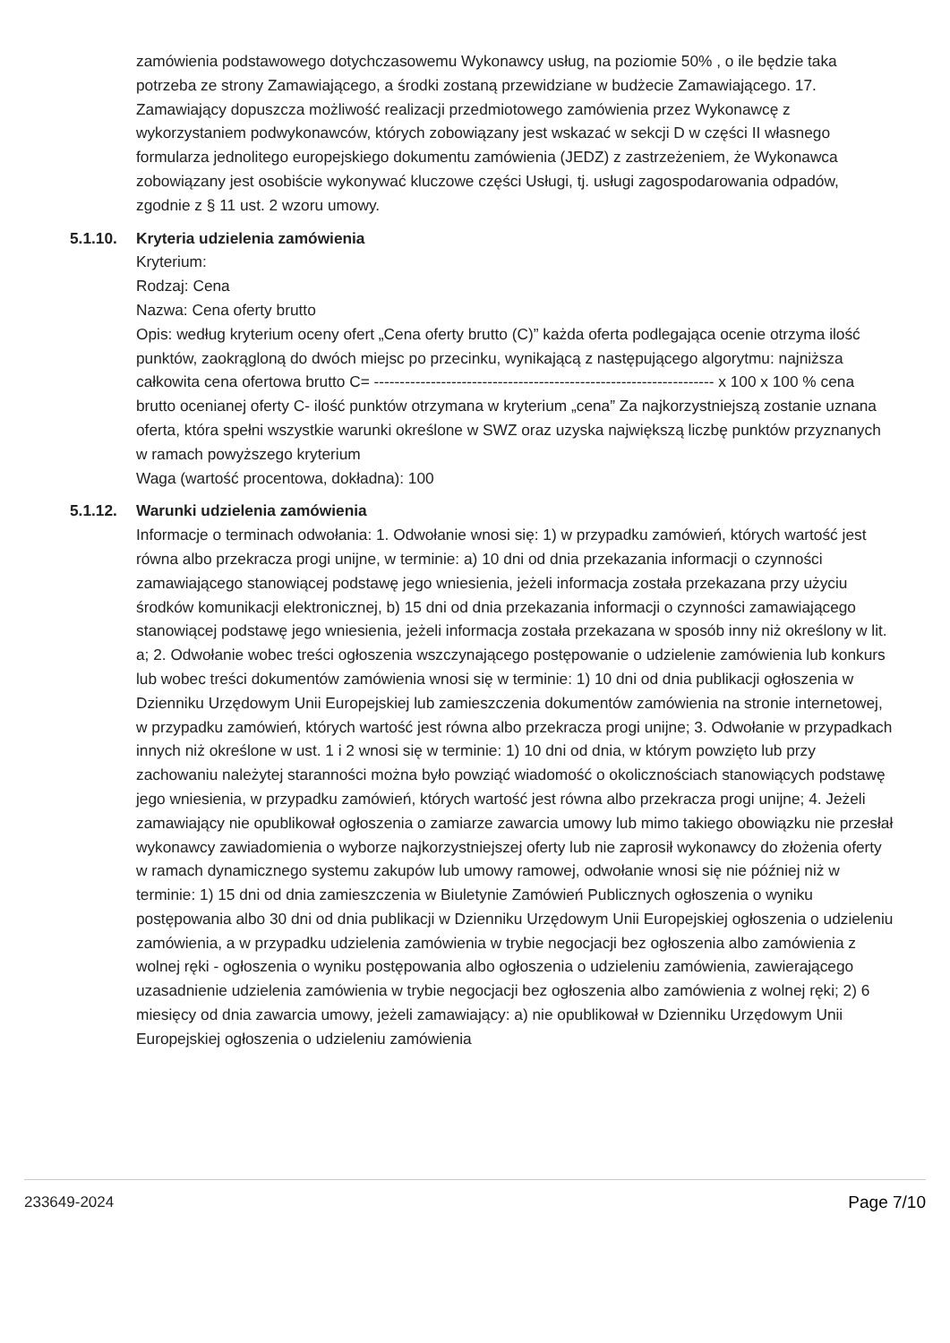zamówienia podstawowego dotychczasowemu Wykonawcy usług, na poziomie 50% , o ile będzie taka potrzeba ze strony Zamawiającego, a środki zostaną przewidziane w budżecie Zamawiającego. 17. Zamawiający dopuszcza możliwość realizacji przedmiotowego zamówienia przez Wykonawcę z wykorzystaniem podwykonawców, których zobowiązany jest wskazać w sekcji D w części II własnego formularza jednolitego europejskiego dokumentu zamówienia (JEDZ) z zastrzeżeniem, że Wykonawca zobowiązany jest osobiście wykonywać kluczowe części Usługi, tj. usługi zagospodarowania odpadów, zgodnie z § 11 ust. 2 wzoru umowy.
5.1.10. Kryteria udzielenia zamówienia
Kryterium:
Rodzaj: Cena
Nazwa: Cena oferty brutto
Opis: według kryterium oceny ofert „Cena oferty brutto (C)” każda oferta podlegająca ocenie otrzyma ilość punktów, zaokrągloną do dwóch miejsc po przecinku, wynikającą z następującego algorytmu: najniższa całkowita cena ofertowa brutto C= ------------------------------------------------------------------ x 100 x 100 % cena brutto ocenianej oferty C- ilość punktów otrzymana w kryterium „cena” Za najkorzystniejszą zostanie uznana oferta, która spełni wszystkie warunki określone w SWZ oraz uzyska największą liczbę punktów przyznanych w ramach powyższego kryterium
Waga (wartość procentowa, dokładna): 100
5.1.12. Warunki udzielenia zamówienia
Informacje o terminach odwołania: 1. Odwołanie wnosi się: 1) w przypadku zamówień, których wartość jest równa albo przekracza progi unijne, w terminie: a) 10 dni od dnia przekazania informacji o czynności zamawiającego stanowiącej podstawę jego wniesienia, jeżeli informacja została przekazana przy użyciu środków komunikacji elektronicznej, b) 15 dni od dnia przekazania informacji o czynności zamawiającego stanowiącej podstawę jego wniesienia, jeżeli informacja została przekazana w sposób inny niż określony w lit. a; 2. Odwołanie wobec treści ogłoszenia wszczynającego postępowanie o udzielenie zamówienia lub konkurs lub wobec treści dokumentów zamówienia wnosi się w terminie: 1) 10 dni od dnia publikacji ogłoszenia w Dzienniku Urzędowym Unii Europejskiej lub zamieszczenia dokumentów zamówienia na stronie internetowej, w przypadku zamówień, których wartość jest równa albo przekracza progi unijne; 3. Odwołanie w przypadkach innych niż określone w ust. 1 i 2 wnosi się w terminie: 1) 10 dni od dnia, w którym powzięto lub przy zachowaniu należytej staranności można było powziąć wiadomość o okolicznościach stanowiących podstawę jego wniesienia, w przypadku zamówień, których wartość jest równa albo przekracza progi unijne; 4. Jeżeli zamawiający nie opublikował ogłoszenia o zamiarze zawarcia umowy lub mimo takiego obowiązku nie przesłał wykonawcy zawiadomienia o wyborze najkorzystniejszej oferty lub nie zaprosił wykonawcy do złożenia oferty w ramach dynamicznego systemu zakupów lub umowy ramowej, odwołanie wnosi się nie później niż w terminie: 1) 15 dni od dnia zamieszczenia w Biuletynie Zamówień Publicznych ogłoszenia o wyniku postępowania albo 30 dni od dnia publikacji w Dzienniku Urzędowym Unii Europejskiej ogłoszenia o udzieleniu zamówienia, a w przypadku udzielenia zamówienia w trybie negocjacji bez ogłoszenia albo zamówienia z wolnej ręki - ogłoszenia o wyniku postępowania albo ogłoszenia o udzieleniu zamówienia, zawierającego uzasadnienie udzielenia zamówienia w trybie negocjacji bez ogłoszenia albo zamówienia z wolnej ręki; 2) 6 miesięcy od dnia zawarcia umowy, jeżeli zamawiający: a) nie opublikował w Dzienniku Urzędowym Unii Europejskiej ogłoszenia o udzieleniu zamówienia
233649-2024 Page 7/10